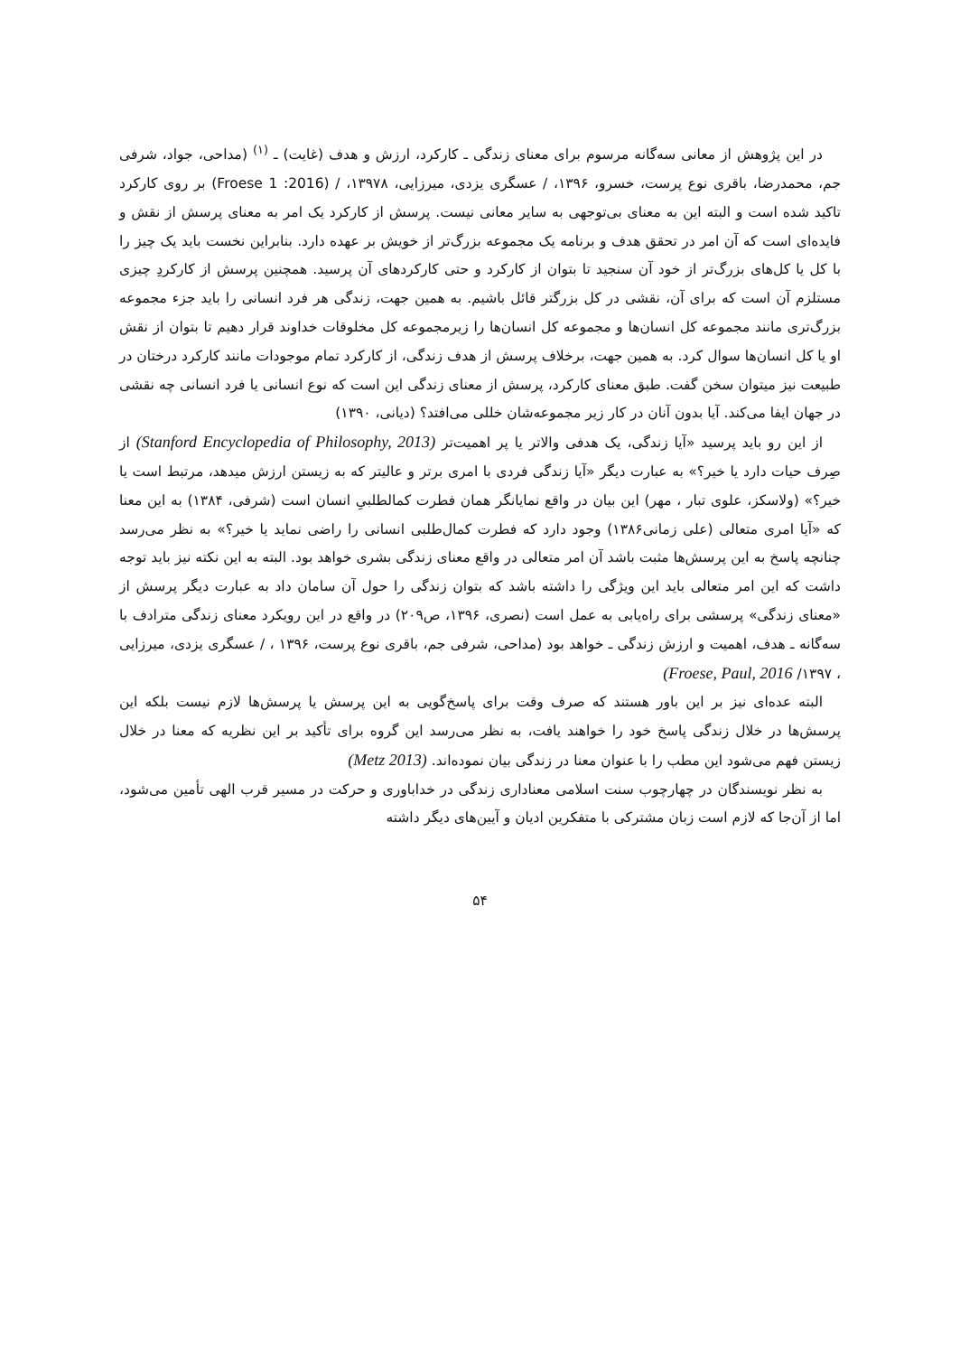در این پژوهش از معانی سه‌گانه مرسوم برای معنای زندگی ـ کارکرد، ارزش و هدف (غایت) ـ <sup>(۱)</sup> (مداحی، جواد، شرفی جم، محمدرضا، باقری نوع پرست، خسرو، ۱۳۹۶، / عسگری یزدی، میرزایی، ۱۳۹۷۸، / (Froese 1 :2016) بر روی کارکرد تاکید شده است و البته این به معنای بی‌توجهی به سایر معانی نیست. پرسش از کارکرد یک امر به معنای پرسش از نقش و فایده‌ای است که آن امر در تحقق هدف و برنامه یک مجموعه بزرگ‌تر از خویش بر عهده دارد. بنابراین نخست باید یک چیز را با کل یا کل‌های بزرگ‌تر از خود آن سنجید تا بتوان از کارکرد و حتی کارکردهای آن پرسید. همچنین پرسش از کارکردِ چیزی مستلزم آن است که برای آن، نقشی در کل بزرگتر قائل باشیم. به همین جهت، زندگی هر فرد انسانی را باید جزء مجموعه بزرگ‌تری مانند مجموعه کل انسان‌ها و مجموعه کل انسان‌ها را زیرمجموعه کل مخلوقات خداوند قرار دهیم تا بتوان از نقش او یا کل انسان‌ها سوال کرد. به همین جهت، برخلاف پرسش از هدف زندگی، از کارکرد تمام موجودات مانند کارکرد درختان در طبیعت نیز میتوان سخن گفت. طبق معنای کارکرد، پرسش از معنای زندگی این است که نوع انسانی یا فرد انسانی چه نقشی در جهان ایفا می‌کند. آیا بدون آنان در کار زیر مجموعه‌شان خللی می‌افتد؟ (دیانی، ۱۳۹۰)
از این رو باید پرسید «آیا زندگی، یک هدفی والاتر یا پر اهمیت‌تر (Stanford Encyclopedia of Philosophy, 2013) از صِرف حیات دارد یا خیر؟» به عبارت دیگر «آیا زندگی فردی با امری برتر و عالیتر که به زیستن ارزش میدهد، مرتبط است یا خیر؟» (ولاسکز، علوی تبار ، مهر) این بیان در واقع نمایانگر همان فطرت کمالطلبیِ انسان است (شرفی، ۱۳۸۴) به این معنا که «آیا امری متعالی (علی زمانی۱۳۸۶) وجود دارد که فطرت کمال‌طلبی انسانی را راضی نماید یا خیر؟» به نظر می‌رسد چنانچه پاسخ به این پرسش‌ها مثبت باشد آن امر متعالی در واقع معنای زندگی بشری خواهد بود. البته به این نکته نیز باید توجه داشت که این امر متعالی باید این ویژگی را داشته باشد که بتوان زندگی را حول آن سامان داد به عبارت دیگر پرسش از «معنای زندگی» پرسشی برای راه‌یابی به عمل است (نصری، ۱۳۹۶، ص۲۰۹) در واقع در این رویکرد معنای زندگی مترادف با سه‌گانه ـ هدف، اهمیت و ارزش زندگی ـ خواهد بود (مداحی، شرفی جم، باقری نوع پرست، ۱۳۹۶ ، / عسگری یزدی، میرزایی ، ۱۳۹۷/ Froese, Paul, 2016)
البته عده‌ای نیز بر این باور هستند که صرف وقت برای پاسخ‌گویی به این پرسش یا پرسش‌ها لازم نیست بلکه این پرسش‌ها در خلال زندگی پاسخ خود را خواهند یافت، به نظر می‌رسد این گروه برای تأکید بر این نظریه که معنا در خلال زیستن فهم می‌شود این مطب را با عنوان معنا در زندگی بیان نموده‌اند. (Metz 2013)
به نظر نویسندگان در چهارچوب سنت اسلامی معناداری زندگی در خداباوری و حرکت در مسیر قرب الهی تأمین می‌شود، اما از آن‌جا که لازم است زبان مشترکی با متفکرین ادیان و آیین‌های دیگر داشته
۵۴